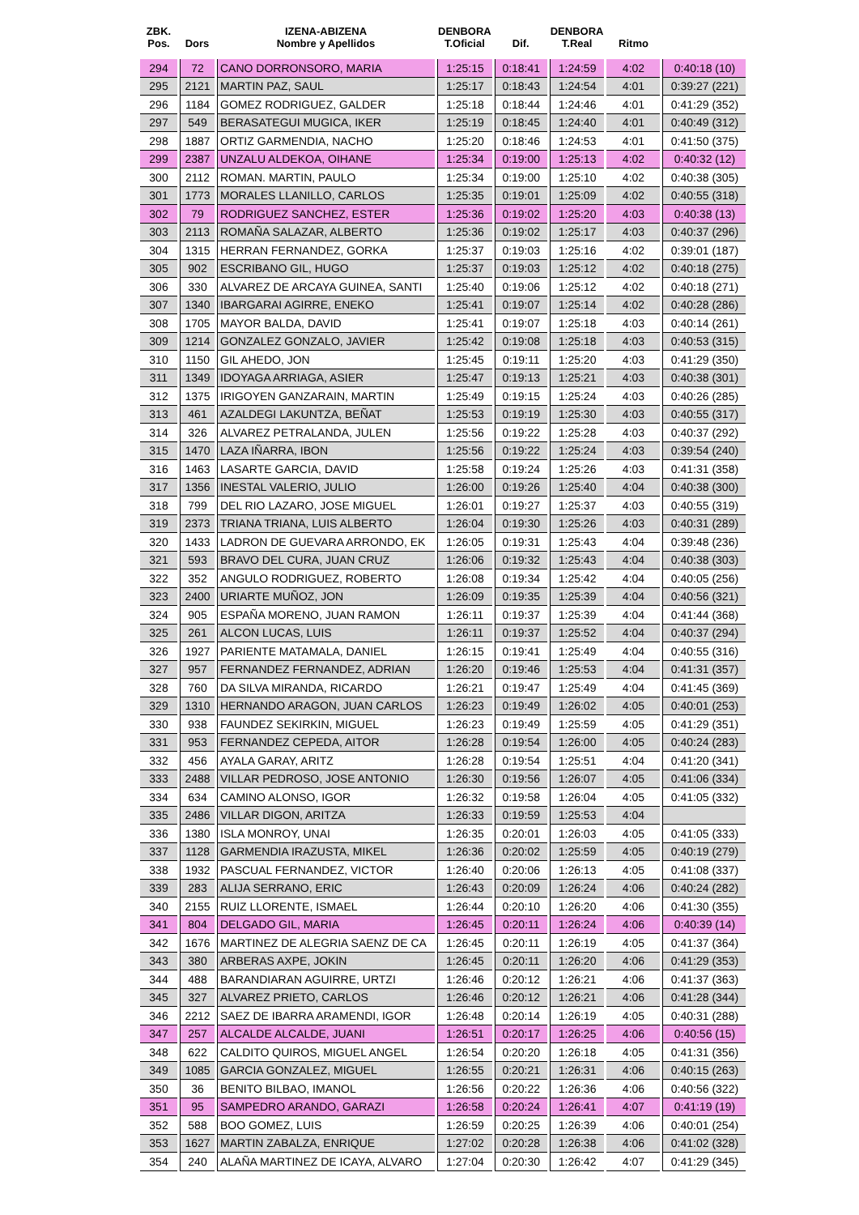| ZBK. Pos. | Dors | IZENA-ABIZENA Nombre y Apellidos | DENBORA T.Oficial | Dif. | DENBORA T.Real | Ritmo | |
| --- | --- | --- | --- | --- | --- | --- | --- |
| 294 | 72 | CANO DORRONSORO, MARIA | 1:25:15 | 0:18:41 | 1:24:59 | 4:02 | 0:40:18 (10) |
| 295 | 2121 | MARTIN PAZ, SAUL | 1:25:17 | 0:18:43 | 1:24:54 | 4:01 | 0:39:27 (221) |
| 296 | 1184 | GOMEZ RODRIGUEZ, GALDER | 1:25:18 | 0:18:44 | 1:24:46 | 4:01 | 0:41:29 (352) |
| 297 | 549 | BERASATEGUI MUGICA, IKER | 1:25:19 | 0:18:45 | 1:24:40 | 4:01 | 0:40:49 (312) |
| 298 | 1887 | ORTIZ GARMENDIA, NACHO | 1:25:20 | 0:18:46 | 1:24:53 | 4:01 | 0:41:50 (375) |
| 299 | 2387 | UNZALU ALDEKOA, OIHANE | 1:25:34 | 0:19:00 | 1:25:13 | 4:02 | 0:40:32 (12) |
| 300 | 2112 | ROMAN. MARTIN, PAULO | 1:25:34 | 0:19:00 | 1:25:10 | 4:02 | 0:40:38 (305) |
| 301 | 1773 | MORALES LLANILLO, CARLOS | 1:25:35 | 0:19:01 | 1:25:09 | 4:02 | 0:40:55 (318) |
| 302 | 79 | RODRIGUEZ SANCHEZ, ESTER | 1:25:36 | 0:19:02 | 1:25:20 | 4:03 | 0:40:38 (13) |
| 303 | 2113 | ROMAÑA SALAZAR, ALBERTO | 1:25:36 | 0:19:02 | 1:25:17 | 4:03 | 0:40:37 (296) |
| 304 | 1315 | HERRAN FERNANDEZ, GORKA | 1:25:37 | 0:19:03 | 1:25:16 | 4:02 | 0:39:01 (187) |
| 305 | 902 | ESCRIBANO GIL, HUGO | 1:25:37 | 0:19:03 | 1:25:12 | 4:02 | 0:40:18 (275) |
| 306 | 330 | ALVAREZ DE ARCAYA GUINEA, SANTI | 1:25:40 | 0:19:06 | 1:25:12 | 4:02 | 0:40:18 (271) |
| 307 | 1340 | IBARGARAI AGIRRE, ENEKO | 1:25:41 | 0:19:07 | 1:25:14 | 4:02 | 0:40:28 (286) |
| 308 | 1705 | MAYOR BALDA, DAVID | 1:25:41 | 0:19:07 | 1:25:18 | 4:03 | 0:40:14 (261) |
| 309 | 1214 | GONZALEZ GONZALO, JAVIER | 1:25:42 | 0:19:08 | 1:25:18 | 4:03 | 0:40:53 (315) |
| 310 | 1150 | GIL AHEDO, JON | 1:25:45 | 0:19:11 | 1:25:20 | 4:03 | 0:41:29 (350) |
| 311 | 1349 | IDOYAGA ARRIAGA, ASIER | 1:25:47 | 0:19:13 | 1:25:21 | 4:03 | 0:40:38 (301) |
| 312 | 1375 | IRIGOYEN GANZARAIN, MARTIN | 1:25:49 | 0:19:15 | 1:25:24 | 4:03 | 0:40:26 (285) |
| 313 | 461 | AZALDEGI LAKUNTZA, BEÑAT | 1:25:53 | 0:19:19 | 1:25:30 | 4:03 | 0:40:55 (317) |
| 314 | 326 | ALVAREZ PETRALANDA, JULEN | 1:25:56 | 0:19:22 | 1:25:28 | 4:03 | 0:40:37 (292) |
| 315 | 1470 | LAZA IÑARRA, IBON | 1:25:56 | 0:19:22 | 1:25:24 | 4:03 | 0:39:54 (240) |
| 316 | 1463 | LASARTE GARCIA, DAVID | 1:25:58 | 0:19:24 | 1:25:26 | 4:03 | 0:41:31 (358) |
| 317 | 1356 | INESTAL VALERIO, JULIO | 1:26:00 | 0:19:26 | 1:25:40 | 4:04 | 0:40:38 (300) |
| 318 | 799 | DEL RIO LAZARO, JOSE MIGUEL | 1:26:01 | 0:19:27 | 1:25:37 | 4:03 | 0:40:55 (319) |
| 319 | 2373 | TRIANA TRIANA, LUIS ALBERTO | 1:26:04 | 0:19:30 | 1:25:26 | 4:03 | 0:40:31 (289) |
| 320 | 1433 | LADRON DE GUEVARA ARRONDO, EK | 1:26:05 | 0:19:31 | 1:25:43 | 4:04 | 0:39:48 (236) |
| 321 | 593 | BRAVO DEL CURA, JUAN CRUZ | 1:26:06 | 0:19:32 | 1:25:43 | 4:04 | 0:40:38 (303) |
| 322 | 352 | ANGULO RODRIGUEZ, ROBERTO | 1:26:08 | 0:19:34 | 1:25:42 | 4:04 | 0:40:05 (256) |
| 323 | 2400 | URIARTE MUÑOZ, JON | 1:26:09 | 0:19:35 | 1:25:39 | 4:04 | 0:40:56 (321) |
| 324 | 905 | ESPAÑA MORENO, JUAN RAMON | 1:26:11 | 0:19:37 | 1:25:39 | 4:04 | 0:41:44 (368) |
| 325 | 261 | ALCON LUCAS, LUIS | 1:26:11 | 0:19:37 | 1:25:52 | 4:04 | 0:40:37 (294) |
| 326 | 1927 | PARIENTE MATAMALA, DANIEL | 1:26:15 | 0:19:41 | 1:25:49 | 4:04 | 0:40:55 (316) |
| 327 | 957 | FERNANDEZ FERNANDEZ, ADRIAN | 1:26:20 | 0:19:46 | 1:25:53 | 4:04 | 0:41:31 (357) |
| 328 | 760 | DA SILVA MIRANDA, RICARDO | 1:26:21 | 0:19:47 | 1:25:49 | 4:04 | 0:41:45 (369) |
| 329 | 1310 | HERNANDO ARAGON, JUAN CARLOS | 1:26:23 | 0:19:49 | 1:26:02 | 4:05 | 0:40:01 (253) |
| 330 | 938 | FAUNDEZ SEKIRKIN, MIGUEL | 1:26:23 | 0:19:49 | 1:25:59 | 4:05 | 0:41:29 (351) |
| 331 | 953 | FERNANDEZ CEPEDA, AITOR | 1:26:28 | 0:19:54 | 1:26:00 | 4:05 | 0:40:24 (283) |
| 332 | 456 | AYALA GARAY, ARITZ | 1:26:28 | 0:19:54 | 1:25:51 | 4:04 | 0:41:20 (341) |
| 333 | 2488 | VILLAR PEDROSO, JOSE ANTONIO | 1:26:30 | 0:19:56 | 1:26:07 | 4:05 | 0:41:06 (334) |
| 334 | 634 | CAMINO ALONSO, IGOR | 1:26:32 | 0:19:58 | 1:26:04 | 4:05 | 0:41:05 (332) |
| 335 | 2486 | VILLAR DIGON, ARITZA | 1:26:33 | 0:19:59 | 1:25:53 | 4:04 | |
| 336 | 1380 | ISLA MONROY, UNAI | 1:26:35 | 0:20:01 | 1:26:03 | 4:05 | 0:41:05 (333) |
| 337 | 1128 | GARMENDIA IRAZUSTA, MIKEL | 1:26:36 | 0:20:02 | 1:25:59 | 4:05 | 0:40:19 (279) |
| 338 | 1932 | PASCUAL FERNANDEZ, VICTOR | 1:26:40 | 0:20:06 | 1:26:13 | 4:05 | 0:41:08 (337) |
| 339 | 283 | ALIJA SERRANO, ERIC | 1:26:43 | 0:20:09 | 1:26:24 | 4:06 | 0:40:24 (282) |
| 340 | 2155 | RUIZ LLORENTE, ISMAEL | 1:26:44 | 0:20:10 | 1:26:20 | 4:06 | 0:41:30 (355) |
| 341 | 804 | DELGADO GIL, MARIA | 1:26:45 | 0:20:11 | 1:26:24 | 4:06 | 0:40:39 (14) |
| 342 | 1676 | MARTINEZ DE ALEGRIA SAENZ DE CA | 1:26:45 | 0:20:11 | 1:26:19 | 4:05 | 0:41:37 (364) |
| 343 | 380 | ARBERAS AXPE, JOKIN | 1:26:45 | 0:20:11 | 1:26:20 | 4:06 | 0:41:29 (353) |
| 344 | 488 | BARANDIARAN AGUIRRE, URTZI | 1:26:46 | 0:20:12 | 1:26:21 | 4:06 | 0:41:37 (363) |
| 345 | 327 | ALVAREZ PRIETO, CARLOS | 1:26:46 | 0:20:12 | 1:26:21 | 4:06 | 0:41:28 (344) |
| 346 | 2212 | SAEZ DE IBARRA ARAMENDI, IGOR | 1:26:48 | 0:20:14 | 1:26:19 | 4:05 | 0:40:31 (288) |
| 347 | 257 | ALCALDE ALCALDE, JUANI | 1:26:51 | 0:20:17 | 1:26:25 | 4:06 | 0:40:56 (15) |
| 348 | 622 | CALDITO QUIROS, MIGUEL ANGEL | 1:26:54 | 0:20:20 | 1:26:18 | 4:05 | 0:41:31 (356) |
| 349 | 1085 | GARCIA GONZALEZ, MIGUEL | 1:26:55 | 0:20:21 | 1:26:31 | 4:06 | 0:40:15 (263) |
| 350 | 36 | BENITO BILBAO, IMANOL | 1:26:56 | 0:20:22 | 1:26:36 | 4:06 | 0:40:56 (322) |
| 351 | 95 | SAMPEDRO ARANDO, GARAZI | 1:26:58 | 0:20:24 | 1:26:41 | 4:07 | 0:41:19 (19) |
| 352 | 588 | BOO GOMEZ, LUIS | 1:26:59 | 0:20:25 | 1:26:39 | 4:06 | 0:40:01 (254) |
| 353 | 1627 | MARTIN ZABALZA, ENRIQUE | 1:27:02 | 0:20:28 | 1:26:38 | 4:06 | 0:41:02 (328) |
| 354 | 240 | ALAÑA MARTINEZ DE ICAYA, ALVARO | 1:27:04 | 0:20:30 | 1:26:42 | 4:07 | 0:41:29 (345) |